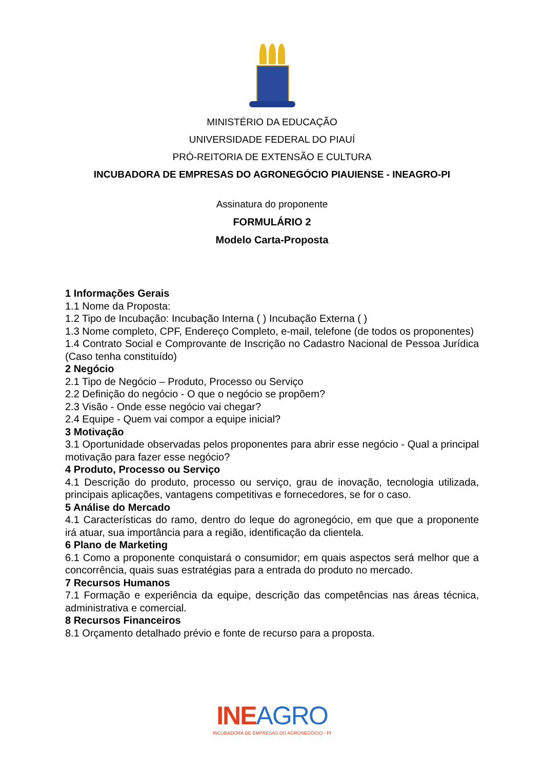MINISTÉRIO DA EDUCAÇÃO
UNIVERSIDADE FEDERAL DO PIAUÍ
PRÓ-REITORIA DE EXTENSÃO E CULTURA
INCUBADORA DE EMPRESAS DO AGRONEGÓCIO PIAUIENSE - INEAGRO-PI
Assinatura do proponente
FORMULÁRIO 2
Modelo Carta-Proposta
1 Informações Gerais
1.1 Nome da Proposta:
1.2 Tipo de Incubação: Incubação Interna ( ) Incubação Externa ( )
1.3 Nome completo, CPF, Endereço Completo, e-mail, telefone (de todos os proponentes)
1.4 Contrato Social e Comprovante de Inscrição no Cadastro Nacional de Pessoa Jurídica (Caso tenha constituído)
2 Negócio
2.1 Tipo de Negócio – Produto, Processo ou Serviço
2.2 Definição do negócio - O que o negócio se propõem?
2.3 Visão - Onde esse negócio vai chegar?
2.4 Equipe - Quem vai compor a equipe inicial?
3 Motivação
3.1 Oportunidade observadas pelos proponentes para abrir esse negócio - Qual a principal motivação para fazer esse negócio?
4 Produto, Processo ou Serviço
4.1 Descrição do produto, processo ou serviço, grau de inovação, tecnologia utilizada, principais aplicações, vantagens competitivas e fornecedores, se for o caso.
5 Análise do Mercado
4.1 Características do ramo, dentro do leque do agronegócio, em que que a proponente irá atuar, sua importância para a região, identificação da clientela.
6 Plano de Marketing
6.1 Como a proponente conquistará o consumidor; em quais aspectos será melhor que a concorrência, quais suas estratégias para a entrada do produto no mercado.
7 Recursos Humanos
7.1 Formação e experiência da equipe, descrição das competências nas áreas técnica, administrativa e comercial.
8 Recursos Financeiros
8.1 Orçamento detalhado prévio e fonte de recurso para a proposta.
INEAGRO
INCUBADORA DE EMPRESAS DO AGRONEGÓCIO - PI